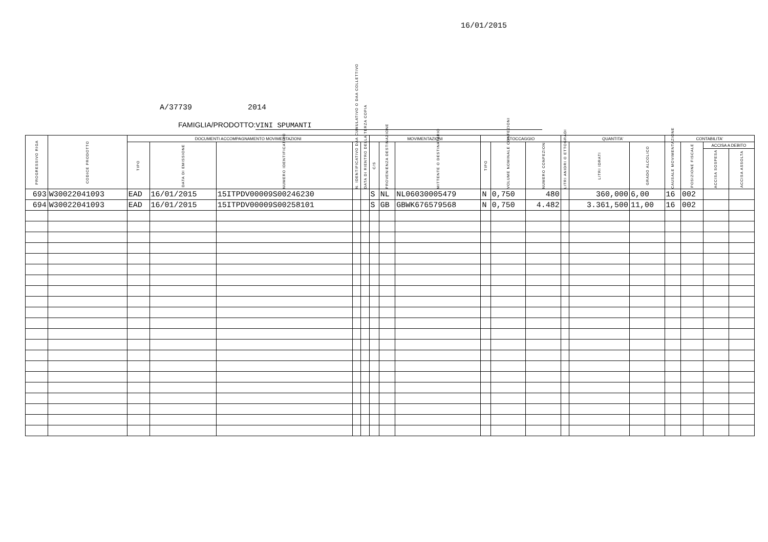16/01/2015
A/37739 2014
FAMIGLIA/PRODOTTO: VINI SPUMANTI
| PROGRESSIVO RIGA | CODICE PRODOTTO | DOCUMENTI ACCOMPAGNAMENTO MOVIMENTAZIONI | | | | | MOVIMENTAZIONI | | | STOCCAGGIO | | | QUANTITA' | | | CONTABILITA' | | | |
| --- | --- | --- | --- | --- | --- | --- | --- | --- | --- | --- | --- | --- | --- | --- | --- | --- | --- | --- | --- |
| | | TIPO | DATA DI EMISSIONE | NUMERO IDENTIFICATIVO | N. IDENTIFICATIVO DAA CUMULATIVO O DAA COLLETTIVO | DATA DI RIENTRO DELLA TERZA COPIA | C/S | PROVENIENZA DESTINAZIONE | MITTENTE O DESTINATARIO | TIPO | VOLUME NOMINALE CONFEZIONI | NUMERO CONFEZIONI | LITRI ANIDRI O ETTOGRADI | LITRI IDRATI | GRADO ALCOLICO | CAUSALE MOVIMENTAZIONE | POSIZIONE FISCALE | ACCISA A DEBITO | |
| | | | | | | | | | | | | | | | | | | ACCISA SOSPESA | ACCISA ASSOLTA |
| 693 | W30022041093 | EAD | 16/01/2015 | 15ITPDV00009S00246230 | | | S | NL | NL06030005479 | N | 0,750 | 480 | | 360,000 | 6,00 | 16 | 002 | | |
| 694 | W30022041093 | EAD | 16/01/2015 | 15ITPDV00009S00258101 | | | S | GB | GBWK676579568 | N | 0,750 | 4.482 | | 3.361,500 | 11,00 | 16 | 002 | | |